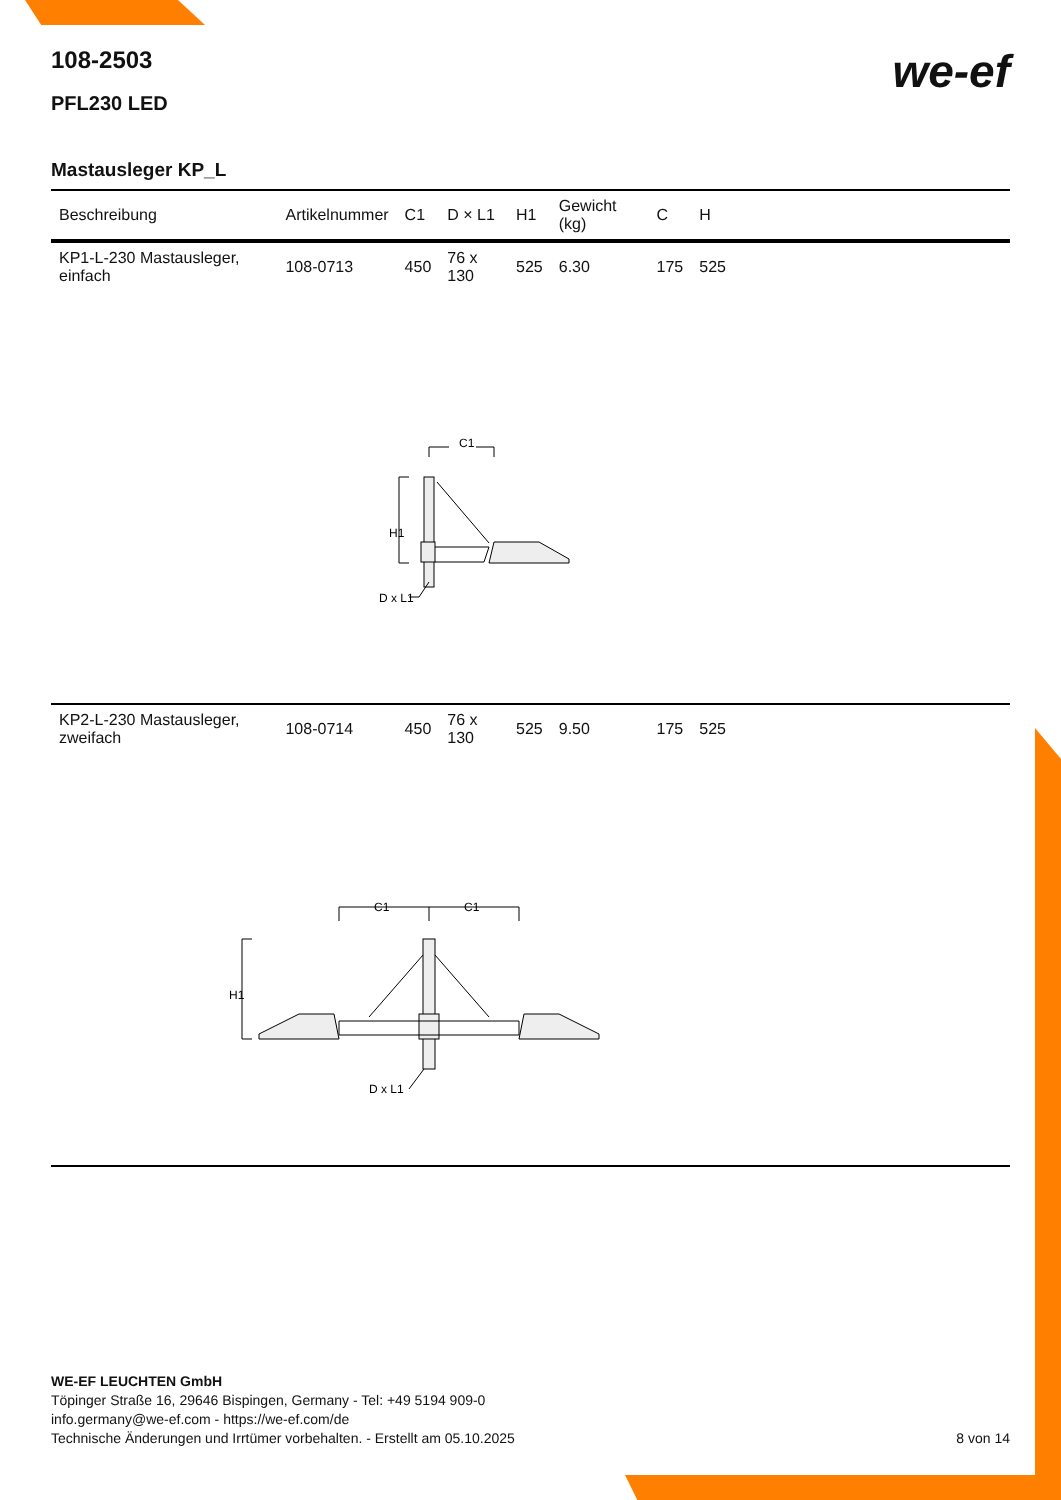we-ef
108-2503
PFL230 LED
Mastausleger KP_L
| Beschreibung | Artikelnummer | C1 | D × L1 | H1 | Gewicht (kg) | C | H | |
| --- | --- | --- | --- | --- | --- | --- | --- | --- |
| KP1-L-230 Mastausleger, einfach | 108-0713 | 450 | 76 x 130 | 525 | 6.30 | 175 | 525 | |
| C1 H1 D x L1 | | | | | | | | |
| KP2-L-230 Mastausleger, zweifach | 108-0714 | 450 | 76 x 130 | 525 | 9.50 | 175 | 525 | |
| C1 C1 H1 D x L1 | | | | | | | | |
WE-EF LEUCHTEN GmbH
Töpinger Straße 16, 29646 Bispingen, Germany - Tel: +49 5194 909-0
info.germany@we-ef.com - https://we-ef.com/de
Technische Änderungen und Irrtümer vorbehalten. - Erstellt am 05.10.2025 8 von 14